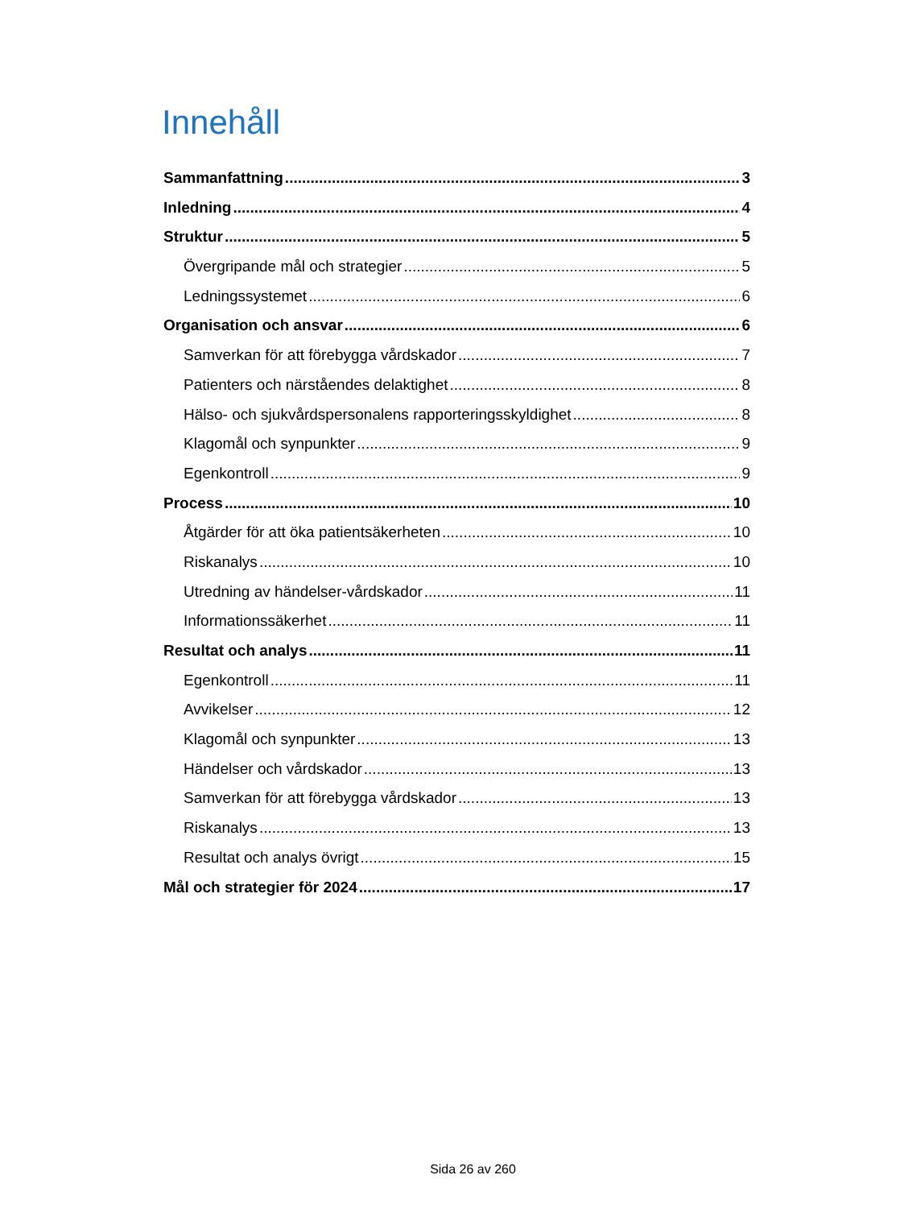Innehåll
Sammanfattning 3
Inledning 4
Struktur 5
Övergripande mål och strategier 5
Ledningssystemet 6
Organisation och ansvar 6
Samverkan för att förebygga vårdskador 7
Patienters och närståendes delaktighet 8
Hälso- och sjukvårdspersonalens rapporteringsskyldighet 8
Klagomål och synpunkter 9
Egenkontroll 9
Process 10
Åtgärder för att öka patientsäkerheten 10
Riskanalys 10
Utredning av händelser-vårdskador 11
Informationssäkerhet 11
Resultat och analys 11
Egenkontroll 11
Avvikelser 12
Klagomål och synpunkter 13
Händelser och vårdskador 13
Samverkan för att förebygga vårdskador 13
Riskanalys 13
Resultat och analys övrigt 15
Mål och strategier för 2024 17
Sida 26 av 260